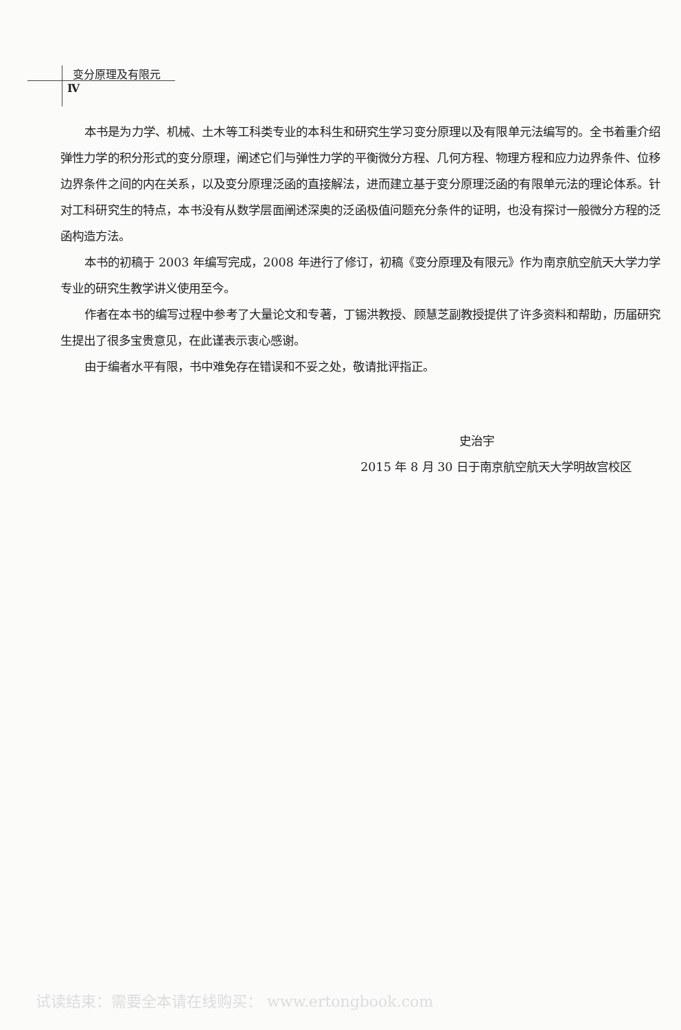变分原理及有限元
Ⅳ
本书是为力学、机械、土木等工科类专业的本科生和研究生学习变分原理以及有限单元法编写的。全书着重介绍弹性力学的积分形式的变分原理，阐述它们与弹性力学的平衡微分方程、几何方程、物理方程和应力边界条件、位移边界条件之间的内在关系，以及变分原理泛函的直接解法，进而建立基于变分原理泛函的有限单元法的理论体系。针对工科研究生的特点，本书没有从数学层面阐述深奥的泛函极值问题充分条件的证明，也没有探讨一般微分方程的泛函构造方法。
本书的初稿于 2003 年编写完成，2008 年进行了修订，初稿《变分原理及有限元》作为南京航空航天大学力学专业的研究生教学讲义使用至今。
作者在本书的编写过程中参考了大量论文和专著，丁锡洪教授、顾慧芝副教授提供了许多资料和帮助，历届研究生提出了很多宝贵意见，在此谨表示衷心感谢。
由于编者水平有限，书中难免存在错误和不妥之处，敬请批评指正。
史治宇
2015 年 8 月 30 日于南京航空航天大学明故宫校区
试读结束：需要全本请在线购买： www.ertongbook.com